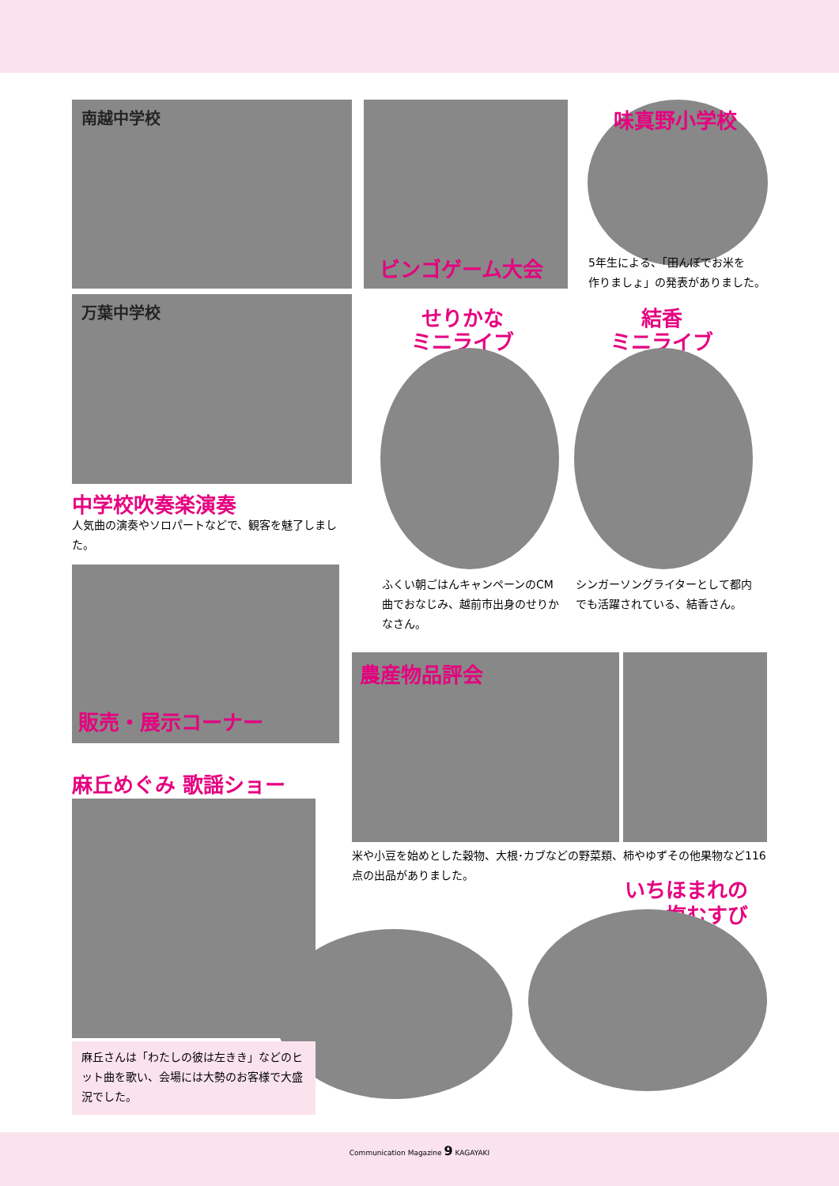南越中学校 ビンゴゲーム大会 味真野小学校
5年生による、「田んぼでお米を
作りましょ」の発表がありました。
万葉中学校
中学校吹奏楽演奏
人気曲の演奏やソロパートなどで、観客を魅了しました。
せりかな
ミニライブ
結香
ミニライブ
ふくい朝ごはんキャンペーンのCM曲でおなじみ、越前市出身のせりかなさん。
シンガーソングライターとして都内でも活躍されている、結香さん。
販売・展示コーナー
農産物品評会
米や小豆を始めとした穀物、大根･カブなどの野菜類、柿やゆずその他果物など116点の出品がありました。
麻丘めぐみ 歌謡ショー
麻丘さんは「わたしの彼は左きき」などのヒット曲を歌い、会場には大勢のお客様で大盛況でした。
いちほまれの
塩むすび
Communication Magazine 9 KAGAYAKI